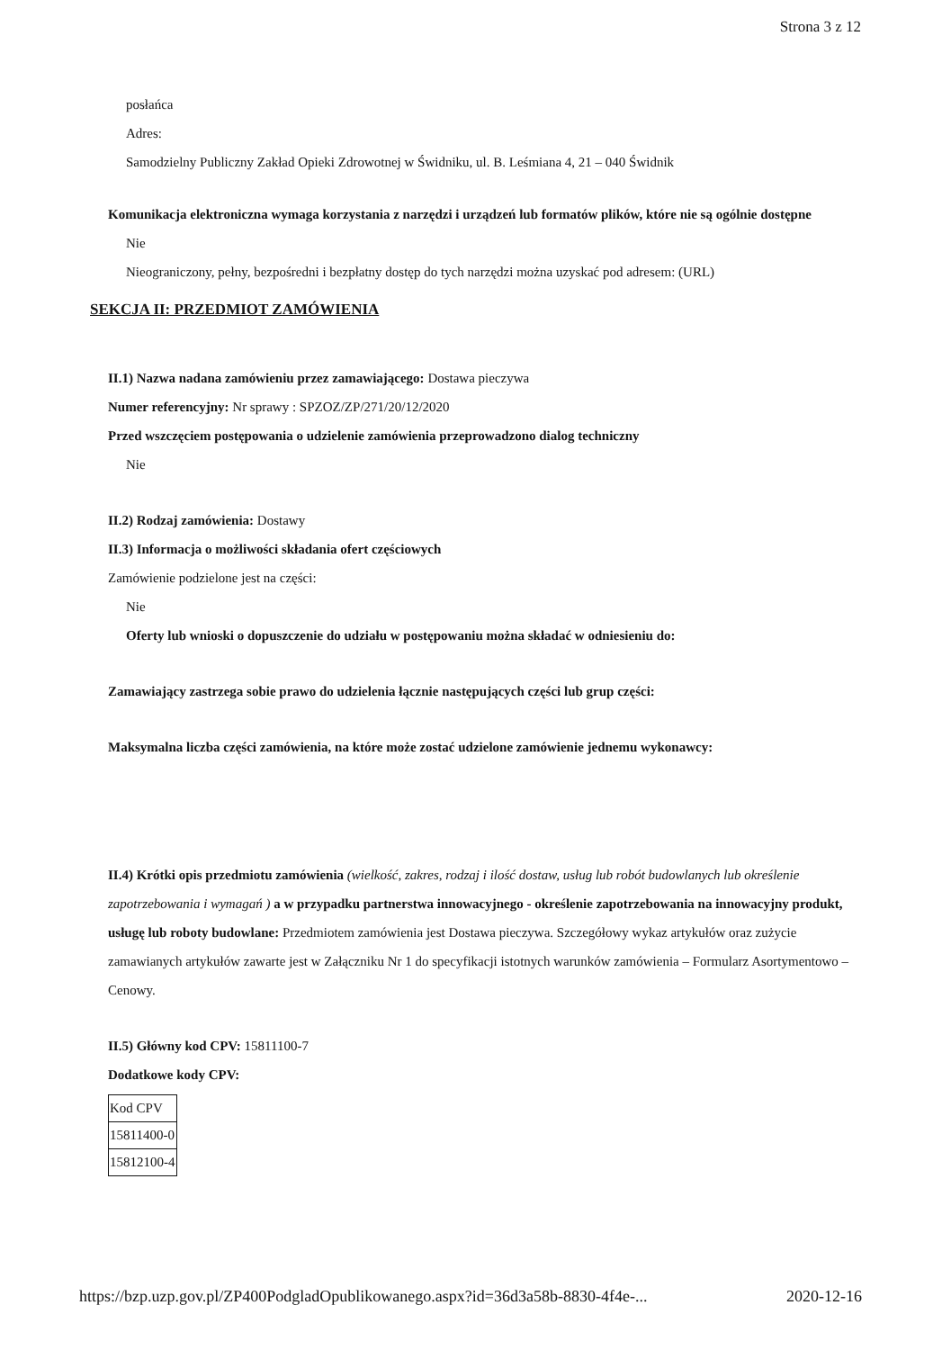Strona 3 z 12
posłańca
Adres:
Samodzielny Publiczny Zakład Opieki Zdrowotnej w Świdniku, ul. B. Leśmiana 4, 21 – 040 Świdnik
Komunikacja elektroniczna wymaga korzystania z narzędzi i urządzeń lub formatów plików, które nie są ogólnie dostępne
Nie
Nieograniczony, pełny, bezpośredni i bezpłatny dostęp do tych narzędzi można uzyskać pod adresem: (URL)
SEKCJA II: PRZEDMIOT ZAMÓWIENIA
II.1) Nazwa nadana zamówieniu przez zamawiającego: Dostawa pieczywa
Numer referencyjny: Nr sprawy : SPZOZ/ZP/271/20/12/2020
Przed wszczęciem postępowania o udzielenie zamówienia przeprowadzono dialog techniczny
Nie
II.2) Rodzaj zamówienia: Dostawy
II.3) Informacja o możliwości składania ofert częściowych
Zamówienie podzielone jest na części:
Nie
Oferty lub wnioski o dopuszczenie do udziału w postępowaniu można składać w odniesieniu do:
Zamawiający zastrzega sobie prawo do udzielenia łącznie następujących części lub grup części:
Maksymalna liczba części zamówienia, na które może zostać udzielone zamówienie jednemu wykonawcy:
II.4) Krótki opis przedmiotu zamówienia (wielkość, zakres, rodzaj i ilość dostaw, usług lub robót budowlanych lub określenie zapotrzebowania i wymagań ) a w przypadku partnerstwa innowacyjnego - określenie zapotrzebowania na innowacyjny produkt, usługę lub roboty budowlane: Przedmiotem zamówienia jest Dostawa pieczywa. Szczegółowy wykaz artykułów oraz zużycie zamawianych artykułów zawarte jest w Załączniku Nr 1 do specyfikacji istotnych warunków zamówienia – Formularz Asortymentowo – Cenowy.
II.5) Główny kod CPV: 15811100-7
Dodatkowe kody CPV:
| Kod CPV |
| 15811400-0 |
| 15812100-4 |
https://bzp.uzp.gov.pl/ZP400PodgladOpublikowanego.aspx?id=36d3a58b-8830-4f4e-... 2020-12-16